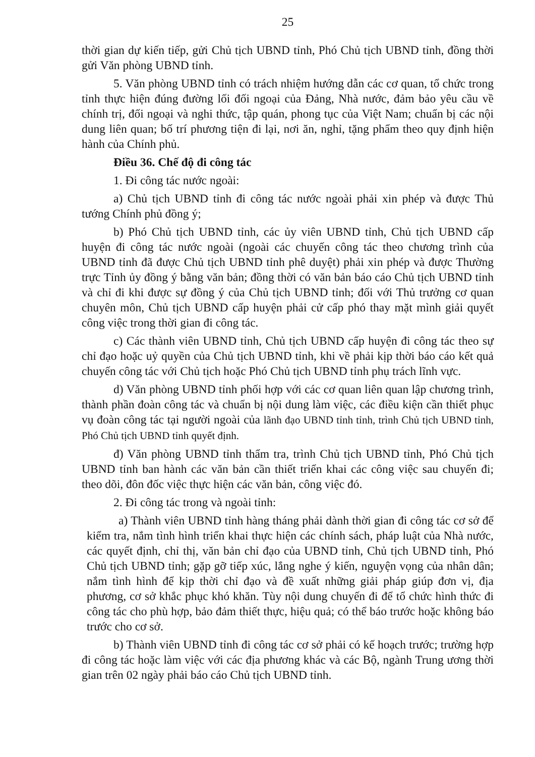25
thời gian dự kiến tiếp, gửi Chủ tịch UBND tỉnh, Phó Chủ tịch UBND tỉnh, đồng thời gửi Văn phòng UBND tỉnh.
5. Văn phòng UBND tỉnh có trách nhiệm hướng dẫn các cơ quan, tổ chức trong tỉnh thực hiện đúng đường lối đối ngoại của Đảng, Nhà nước, đảm bảo yêu cầu về chính trị, đối ngoại và nghi thức, tập quán, phong tục của Việt Nam; chuẩn bị các nội dung liên quan; bố trí phương tiện đi lại, nơi ăn, nghỉ, tặng phẩm theo quy định hiện hành của Chính phủ.
Điều 36. Chế độ đi công tác
1. Đi công tác nước ngoài:
a) Chủ tịch UBND tỉnh đi công tác nước ngoài phải xin phép và được Thủ tướng Chính phủ đồng ý;
b) Phó Chủ tịch UBND tỉnh, các ủy viên UBND tỉnh, Chủ tịch UBND cấp huyện đi công tác nước ngoài (ngoài các chuyến công tác theo chương trình của UBND tỉnh đã được Chủ tịch UBND tỉnh phê duyệt) phải xin phép và được Thường trực Tỉnh ủy đồng ý bằng văn bản; đồng thời có văn bản báo cáo Chủ tịch UBND tỉnh và chỉ đi khi được sự đồng ý của Chủ tịch UBND tỉnh; đối với Thủ trưởng cơ quan chuyên môn, Chủ tịch UBND cấp huyện phải cử cấp phó thay mặt mình giải quyết công việc trong thời gian đi công tác.
c) Các thành viên UBND tỉnh, Chủ tịch UBND cấp huyện đi công tác theo sự chỉ đạo hoặc uỷ quyền của Chủ tịch UBND tỉnh, khi về phải kịp thời báo cáo kết quả chuyến công tác với Chủ tịch hoặc Phó Chủ tịch UBND tỉnh phụ trách lĩnh vực.
d) Văn phòng UBND tỉnh phối hợp với các cơ quan liên quan lập chương trình, thành phần đoàn công tác và chuẩn bị nội dung làm việc, các điều kiện cần thiết phục vụ đoàn công tác tại người ngoài của lãnh đạo UBND tỉnh tỉnh, trình Chủ tịch UBND tỉnh, Phó Chủ tịch UBND tỉnh quyết định.
đ) Văn phòng UBND tỉnh thẩm tra, trình Chủ tịch UBND tỉnh, Phó Chủ tịch UBND tỉnh ban hành các văn bản cần thiết triển khai các công việc sau chuyến đi; theo dõi, đôn đốc việc thực hiện các văn bản, công việc đó.
2. Đi công tác trong và ngoài tỉnh:
a) Thành viên UBND tỉnh hàng tháng phải dành thời gian đi công tác cơ sở để kiểm tra, nắm tình hình triển khai thực hiện các chính sách, pháp luật của Nhà nước, các quyết định, chỉ thị, văn bản chỉ đạo của UBND tỉnh, Chủ tịch UBND tỉnh, Phó Chủ tịch UBND tỉnh; gặp gỡ tiếp xúc, lắng nghe ý kiến, nguyện vọng của nhân dân; nắm tình hình để kịp thời chỉ đạo và đề xuất những giải pháp giúp đơn vị, địa phương, cơ sở khắc phục khó khăn. Tùy nội dung chuyến đi để tổ chức hình thức đi công tác cho phù hợp, bảo đảm thiết thực, hiệu quả; có thể báo trước hoặc không báo trước cho cơ sở.
b) Thành viên UBND tỉnh đi công tác cơ sở phải có kế hoạch trước; trường hợp đi công tác hoặc làm việc với các địa phương khác và các Bộ, ngành Trung ương thời gian trên 02 ngày phải báo cáo Chủ tịch UBND tỉnh.